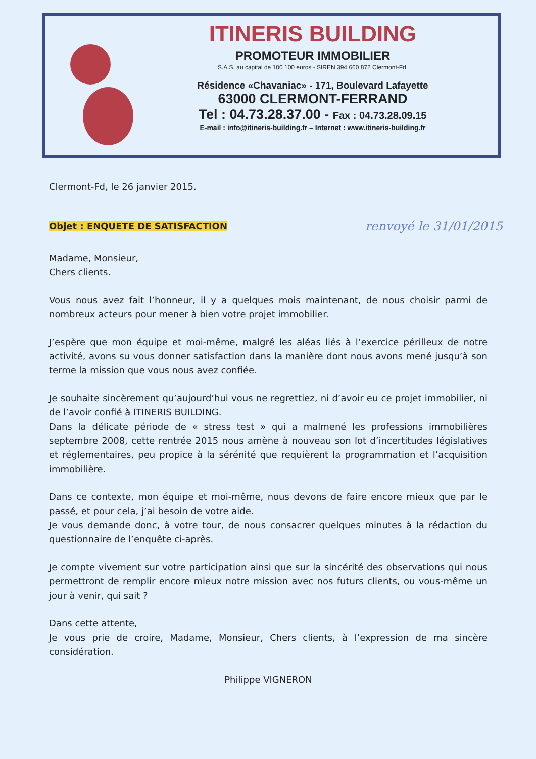ITINERIS BUILDING
PROMOTEUR IMMOBILIER
S.A.S. au capital de 100 100 euros - SIREN 394 660 872 Clermont-Fd.
Résidence «Chavaniac» - 171, Boulevard Lafayette
63000 CLERMONT-FERRAND
Tel : 04.73.28.37.00 - Fax : 04.73.28.09.15
E-mail : info@itineris-building.fr – Internet : www.itineris-building.fr
Clermont-Fd, le 26 janvier 2015.
Objet : ENQUETE DE SATISFACTION renvoyé le 31/01/2015
Madame, Monsieur,
Chers clients.
Vous nous avez fait l’honneur, il y a quelques mois maintenant, de nous choisir parmi de nombreux acteurs pour mener à bien votre projet immobilier.
J’espère que mon équipe et moi-même, malgré les aléas liés à l’exercice périlleux de notre activité, avons su vous donner satisfaction dans la manière dont nous avons mené jusqu’à son terme la mission que vous nous avez confiée.
Je souhaite sincèrement qu’aujourd’hui vous ne regrettiez, ni d’avoir eu ce projet immobilier, ni de l’avoir confié à ITINERIS BUILDING.
Dans la délicate période de « stress test » qui a malmené les professions immobilières septembre 2008, cette rentrée 2015 nous amène à nouveau son lot d’incertitudes législatives et réglementaires, peu propice à la sérénité que requièrent la programmation et l’acquisition immobilière.
Dans ce contexte, mon équipe et moi-même, nous devons de faire encore mieux que par le passé, et pour cela, j’ai besoin de votre aide.
Je vous demande donc, à votre tour, de nous consacrer quelques minutes à la rédaction du questionnaire de l’enquête ci-après.
Je compte vivement sur votre participation ainsi que sur la sincérité des observations qui nous permettront de remplir encore mieux notre mission avec nos futurs clients, ou vous-même un jour à venir, qui sait ?
Dans cette attente,
Je vous prie de croire, Madame, Monsieur, Chers clients, à l’expression de ma sincère considération.
Philippe VIGNERON